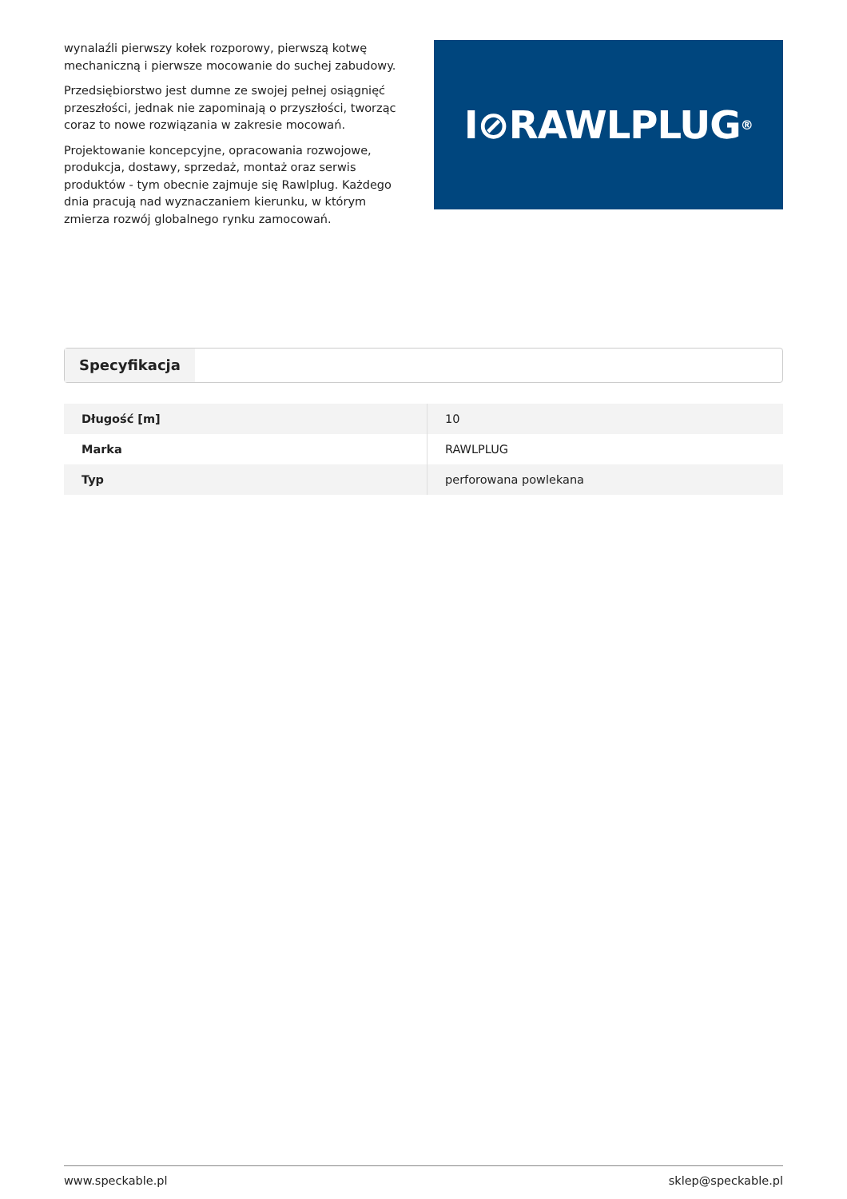wynalaźli pierwszy kołek rozporowy, pierwszą kotwę mechaniczną i pierwsze mocowanie do suchej zabudowy.
Przedsiębiorstwo jest dumne ze swojej pełnej osiągnięć przeszłości, jednak nie zapominają o przyszłości, tworząc coraz to nowe rozwiązania w zakresie mocowań.
Projektowanie koncepcyjne, opracowania rozwojowe, produkcja, dostawy, sprzedaż, montaż oraz serwis produktów - tym obecnie zajmuje się Rawlplug. Każdego dnia pracują nad wyznaczaniem kierunku, w którym zmierza rozwój globalnego rynku zamocowań.
I⊘RAWLPLUG<sup>®</sup>
Specyfikacja
| Długość [m] | 10 |
| Marka | RAWLPLUG |
| Typ | perforowana powlekana |
www.speckable.pl sklep@speckable.pl